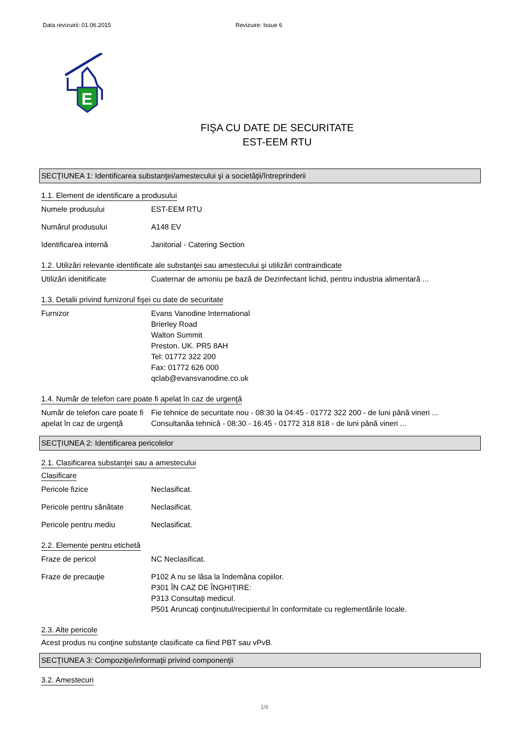Data revizuirii: 01.06.2015 Revizuire: Issue 6
E
FIŞA CU DATE DE SECURITATE
EST-EEM RTU
SECŢIUNEA 1: Identificarea substanţei/amestecului şi a societăţii/întreprinderii
1.1. Element de identificare a produsului
Numele produsului EST-EEM RTU
Numărul produsului A148 EV
Identificarea internă Janitorial - Catering Section
1.2. Utilizări relevante identificate ale substanţei sau amestecului şi utilizări contraindicate
Utilizări idenitificate Cuaternar de amoniu pe bază de Dezinfectant lichid, pentru industria alimentară ...
1.3. Detalii privind furnizorul fişei cu date de securitate
Furnizor Evans Vanodine International
Brierley Road
Walton Summit
Preston. UK. PR5 8AH
Tel: 01772 322 200
Fax: 01772 626 000
qclab@evansvanodine.co.uk
1.4. Număr de telefon care poate fi apelat în caz de urgenţă
Număr de telefon care poate fi apelat în caz de urgenţă
Fie tehnice de securitate nou - 08:30 la 04:45 - 01772 322 200 - de luni până vineri ...
Consultanăa tehnică - 08:30 - 16:45 - 01772 318 818 - de luni până vineri ...
SECŢIUNEA 2: Identificarea pericolelor
2.1. Clasificarea substanţei sau a amestecului
Clasificare
Pericole fizice Neclasificat.
Pericole pentru sănătate Neclasificat.
Pericole pentru mediu Neclasificat.
2.2. Elemente pentru etichetă
Fraze de pericol NC Neclasificat.
Fraze de precauţie P102 A nu se lăsa la îndemâna copiilor.
P301 ÎN CAZ DE ÎNGHIȚIRE:
P313 Consultaţi medicul.
P501 Aruncaţi conţinutul/recipientul în conformitate cu reglementările locale.
2.3. Alte pericole
Acest produs nu conţine substanţe clasificate ca fiind PBT sau vPvB.
SECŢIUNEA 3: Compoziţie/informaţii privind componenţii
3.2. Amestecuri
1/6